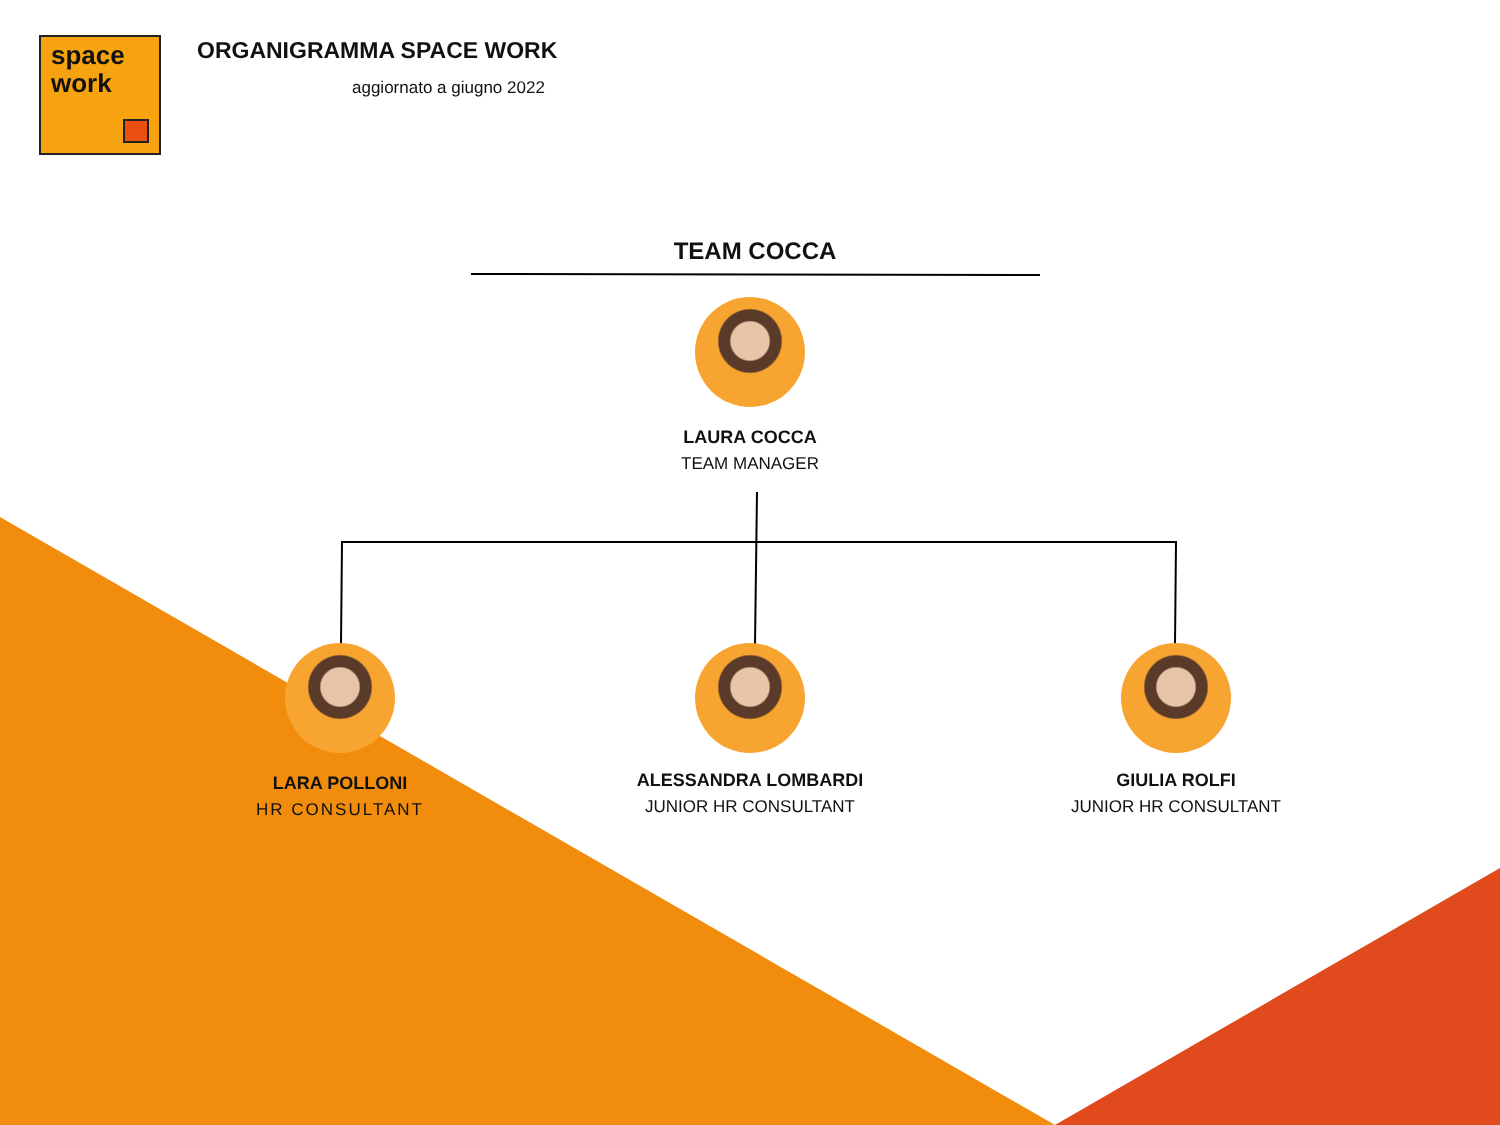space
work
ORGANIGRAMMA SPACE WORK
aggiornato a giugno 2022
TEAM COCCA
LAURA COCCA
TEAM MANAGER
LARA POLLONI
HR CONSULTANT
ALESSANDRA LOMBARDI
JUNIOR HR CONSULTANT
GIULIA ROLFI
JUNIOR HR CONSULTANT